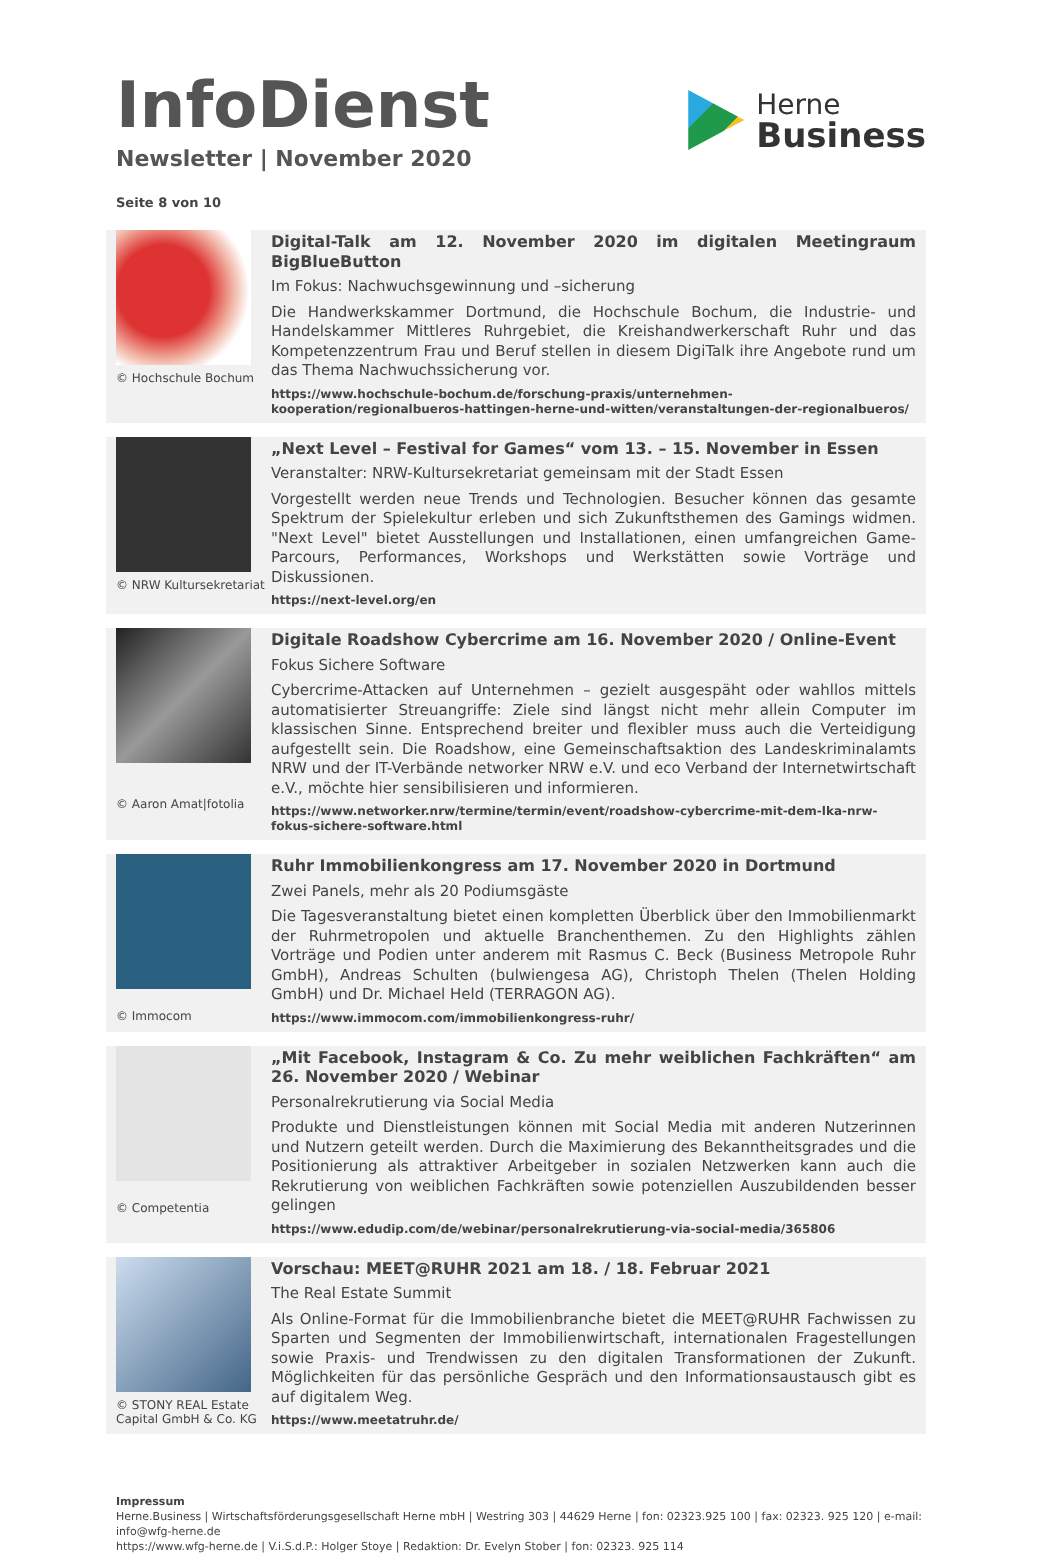InfoDienst
Newsletter | November 2020
Herne
Business
Seite 8 von 10
© Hochschule Bochum
Digital-Talk am 12. November 2020 im digitalen Meetingraum BigBlueButton
Im Fokus: Nachwuchsgewinnung und –sicherung
Die Handwerkskammer Dortmund, die Hochschule Bochum, die Industrie- und Handelskammer Mittleres Ruhrgebiet, die Kreishandwerkerschaft Ruhr und das Kompetenzzentrum Frau und Beruf stellen in diesem DigiTalk ihre Angebote rund um das Thema Nachwuchssicherung vor.
https://www.hochschule-bochum.de/forschung-praxis/unternehmen-kooperation/regionalbueros-hattingen-herne-und-witten/veranstaltungen-der-regionalbueros/
© NRW Kultursekretariat
„Next Level – Festival for Games“ vom 13. – 15. November in Essen
Veranstalter: NRW-Kultursekretariat gemeinsam mit der Stadt Essen
Vorgestellt werden neue Trends und Technologien. Besucher können das gesamte Spektrum der Spielekultur erleben und sich Zukunftsthemen des Gamings widmen. "Next Level" bietet Ausstellungen und Installationen, einen umfangreichen Game-Parcours, Performances, Workshops und Werkstätten sowie Vorträge und Diskussionen.
https://next-level.org/en
© Aaron Amat|fotolia
Digitale Roadshow Cybercrime am 16. November 2020 / Online-Event
Fokus Sichere Software
Cybercrime-Attacken auf Unternehmen – gezielt ausgespäht oder wahllos mittels automatisierter Streuangriffe: Ziele sind längst nicht mehr allein Computer im klassischen Sinne. Entsprechend breiter und flexibler muss auch die Verteidigung aufgestellt sein. Die Roadshow, eine Gemeinschaftsaktion des Landeskriminalamts NRW und der IT-Verbände networker NRW e.V. und eco Verband der Internetwirtschaft e.V., möchte hier sensibilisieren und informieren.
https://www.networker.nrw/termine/termin/event/roadshow-cybercrime-mit-dem-lka-nrw-fokus-sichere-software.html
© Immocom
Ruhr Immobilienkongress am 17. November 2020 in Dortmund
Zwei Panels, mehr als 20 Podiumsgäste
Die Tagesveranstaltung bietet einen kompletten Überblick über den Immobilienmarkt der Ruhrmetropolen und aktuelle Branchenthemen. Zu den Highlights zählen Vorträge und Podien unter anderem mit Rasmus C. Beck (Business Metropole Ruhr GmbH), Andreas Schulten (bulwiengesa AG), Christoph Thelen (Thelen Holding GmbH) und Dr. Michael Held (TERRAGON AG).
https://www.immocom.com/immobilienkongress-ruhr/
© Competentia
„Mit Facebook, Instagram & Co. Zu mehr weiblichen Fachkräften“ am 26. November 2020 / Webinar
Personalrekrutierung via Social Media
Produkte und Dienstleistungen können mit Social Media mit anderen Nutzerinnen und Nutzern geteilt werden. Durch die Maximierung des Bekanntheitsgrades und die Positionierung als attraktiver Arbeitgeber in sozialen Netzwerken kann auch die Rekrutierung von weiblichen Fachkräften sowie potenziellen Auszubildenden besser gelingen
https://www.edudip.com/de/webinar/personalrekrutierung-via-social-media/365806
© STONY REAL Estate Capital GmbH & Co. KG
Vorschau: MEET@RUHR 2021 am 18. / 18. Februar 2021
The Real Estate Summit
Als Online-Format für die Immobilienbranche bietet die MEET@RUHR Fachwissen zu Sparten und Segmenten der Immobilienwirtschaft, internationalen Fragestellungen sowie Praxis- und Trendwissen zu den digitalen Transformationen der Zukunft. Möglichkeiten für das persönliche Gespräch und den Informationsaustausch gibt es auf digitalem Weg.
https://www.meetatruhr.de/
Impressum
Herne.Business | Wirtschaftsförderungsgesellschaft Herne mbH | Westring 303 | 44629 Herne | fon: 02323.925 100 | fax: 02323. 925 120 | e-mail: info@wfg-herne.de
https://www.wfg-herne.de | V.i.S.d.P.: Holger Stoye | Redaktion: Dr. Evelyn Stober | fon: 02323. 925 114